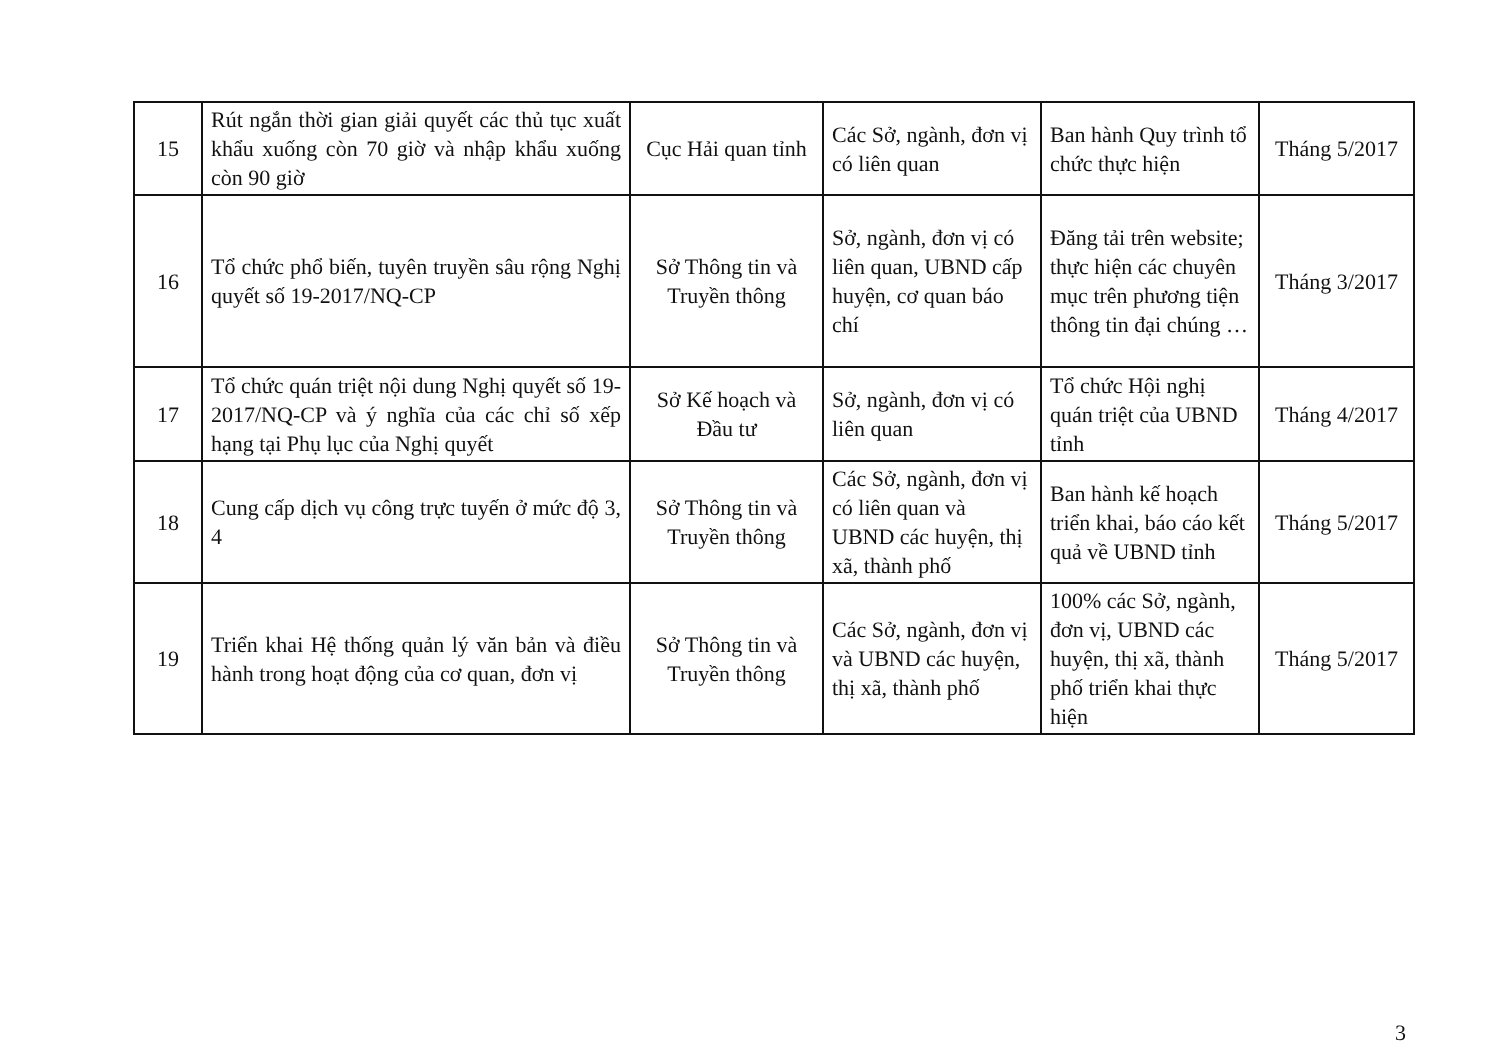| 15 | Rút ngắn thời gian giải quyết các thủ tục xuất khẩu xuống còn 70 giờ và nhập khẩu xuống còn 90 giờ | Cục Hải quan tỉnh | Các Sở, ngành, đơn vị có liên quan | Ban hành Quy trình tổ chức thực hiện | Tháng 5/2017 |
| 16 | Tổ chức phổ biến, tuyên truyền sâu rộng Nghị quyết số 19-2017/NQ-CP | Sở Thông tin và Truyền thông | Sở, ngành, đơn vị có liên quan, UBND cấp huyện, cơ quan báo chí | Đăng tải trên website; thực hiện các chuyên mục trên phương tiện thông tin đại chúng … | Tháng 3/2017 |
| 17 | Tổ chức quán triệt nội dung Nghị quyết số 19-2017/NQ-CP và ý nghĩa của các chỉ số xếp hạng tại Phụ lục của Nghị quyết | Sở Kế hoạch và Đầu tư | Sở, ngành, đơn vị có liên quan | Tổ chức Hội nghị quán triệt của UBND tỉnh | Tháng 4/2017 |
| 18 | Cung cấp dịch vụ công trực tuyến ở mức độ 3, 4 | Sở Thông tin và Truyền thông | Các Sở, ngành, đơn vị có liên quan và UBND các huyện, thị xã, thành phố | Ban hành kế hoạch triển khai, báo cáo kết quả về UBND tỉnh | Tháng 5/2017 |
| 19 | Triển khai Hệ thống quản lý văn bản và điều hành trong hoạt động của cơ quan, đơn vị | Sở Thông tin và Truyền thông | Các Sở, ngành, đơn vị và UBND các huyện, thị xã, thành phố | 100% các Sở, ngành, đơn vị, UBND các huyện, thị xã, thành phố triển khai thực hiện | Tháng 5/2017 |
3